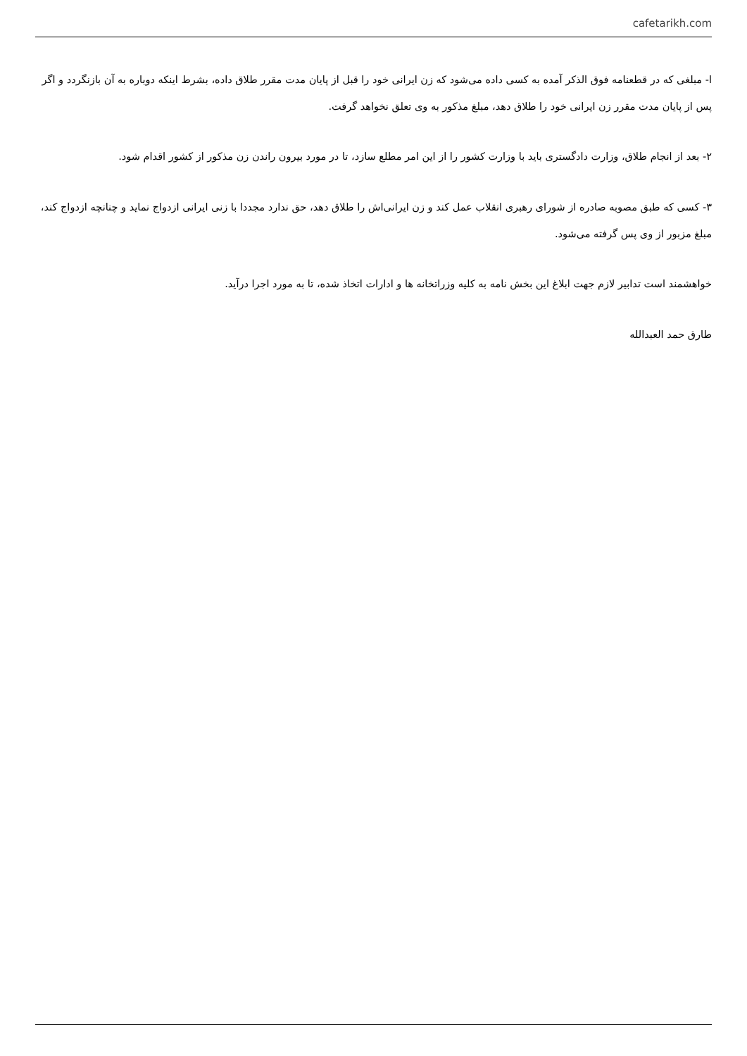cafetarikh.com
ا- مبلغی که در قطعنامه فوق الذکر آمده به کسی داده می‌شود که زن ایرانی خود را قبل از پایان مدت مقرر طلاق داده، بشرط اینکه دوباره به آن بازنگردد و اگر پس از پایان مدت مقرر زن ایرانی خود را طلاق دهد، مبلغ مذکور به وی تعلق نخواهد گرفت.
۲- بعد از انجام طلاق، وزارت دادگستری باید با وزارت کشور را از این امر مطلع سازد، تا در مورد بیرون راندن زن مذکور از کشور اقدام شود.
۳- کسی که طبق مصوبه صادره از شورای رهبری انقلاب عمل کند و زن ایرانی‌اش را طلاق دهد، حق ندارد مجددا با زنی ایرانی ازدواج نماید و چنانچه ازدواج کند، مبلغ مزبور از وی پس گرفته می‌شود.
خواهشمند است تدابیر لازم جهت ابلاغ این بخش نامه به کلیه وزراتخانه ها و ادارات اتخاذ شده، تا به مورد اجرا درآید.
طارق حمد العبدالله